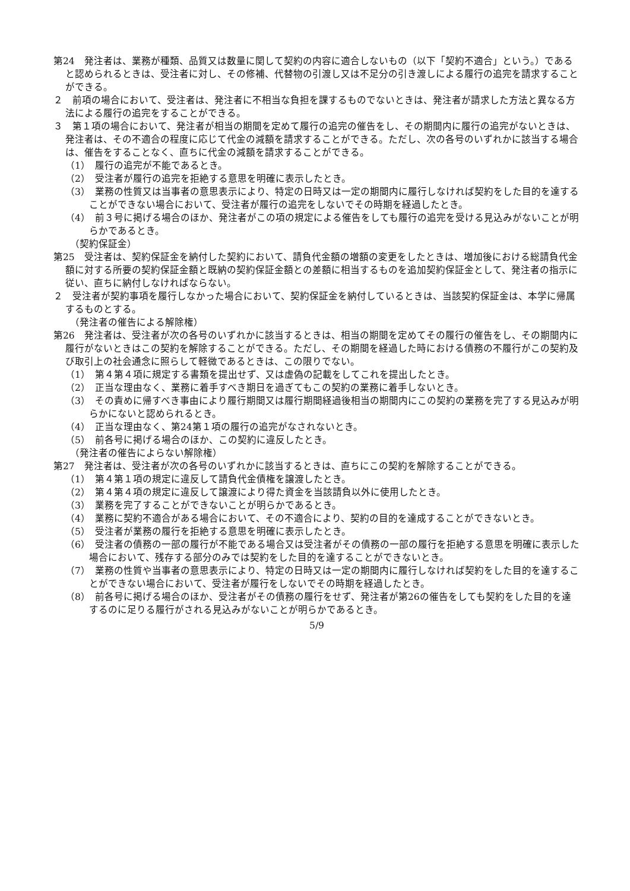第24　発注者は、業務が種類、品質又は数量に関して契約の内容に適合しないもの（以下「契約不適合」という。）であると認められるときは、受注者に対し、その修補、代替物の引渡し又は不足分の引き渡しによる履行の追完を請求することができる。
２　前項の場合において、受注者は、発注者に不相当な負担を課するものでないときは、発注者が請求した方法と異なる方法による履行の追完をすることができる。
３　第１項の場合において、発注者が相当の期間を定めて履行の追完の催告をし、その期間内に履行の追完がないときは、発注者は、その不適合の程度に応じて代金の減額を請求することができる。ただし、次の各号のいずれかに該当する場合は、催告をすることなく、直ちに代金の減額を請求することができる。
（1）　履行の追完が不能であるとき。
（2）　受注者が履行の追完を拒絶する意思を明確に表示したとき。
（3）　業務の性質又は当事者の意思表示により、特定の日時又は一定の期間内に履行しなければ契約をした目的を達することができない場合において、受注者が履行の追完をしないでその時期を経過したとき。
（4）　前３号に掲げる場合のほか、発注者がこの項の規定による催告をしても履行の追完を受ける見込みがないことが明らかであるとき。
（契約保証金）
第25　受注者は、契約保証金を納付した契約において、請負代金額の増額の変更をしたときは、増加後における総請負代金額に対する所要の契約保証金額と既納の契約保証金額との差額に相当するものを追加契約保証金として、発注者の指示に従い、直ちに納付しなければならない。
２　受注者が契約事項を履行しなかった場合において、契約保証金を納付しているときは、当該契約保証金は、本学に帰属するものとする。
（発注者の催告による解除権）
第26　発注者は、受注者が次の各号のいずれかに該当するときは、相当の期間を定めてその履行の催告をし、その期間内に履行がないときはこの契約を解除することができる。ただし、その期間を経過した時における債務の不履行がこの契約及び取引上の社会通念に照らして軽微であるときは、この限りでない。
（1）　第４第４項に規定する書類を提出せず、又は虚偽の記載をしてこれを提出したとき。
（2）　正当な理由なく、業務に着手すべき期日を過ぎてもこの契約の業務に着手しないとき。
（3）　その責めに帰すべき事由により履行期間又は履行期間経過後相当の期間内にこの契約の業務を完了する見込みが明らかにないと認められるとき。
（4）　正当な理由なく、第24第１項の履行の追完がなされないとき。
（5）　前各号に掲げる場合のほか、この契約に違反したとき。
（発注者の催告によらない解除権）
第27　発注者は、受注者が次の各号のいずれかに該当するときは、直ちにこの契約を解除することができる。
（1）　第４第１項の規定に違反して請負代金債権を譲渡したとき。
（2）　第４第４項の規定に違反して譲渡により得た資金を当該請負以外に使用したとき。
（3）　業務を完了することができないことが明らかであるとき。
（4）　業務に契約不適合がある場合において、その不適合により、契約の目的を達成することができないとき。
（5）　受注者が業務の履行を拒絶する意思を明確に表示したとき。
（6）　受注者の債務の一部の履行が不能である場合又は受注者がその債務の一部の履行を拒絶する意思を明確に表示した場合において、残存する部分のみでは契約をした目的を達することができないとき。
（7）　業務の性質や当事者の意思表示により、特定の日時又は一定の期間内に履行しなければ契約をした目的を達することができない場合において、受注者が履行をしないでその時期を経過したとき。
（8）　前各号に掲げる場合のほか、受注者がその債務の履行をせず、発注者が第26の催告をしても契約をした目的を達するのに足りる履行がされる見込みがないことが明らかであるとき。
5/9